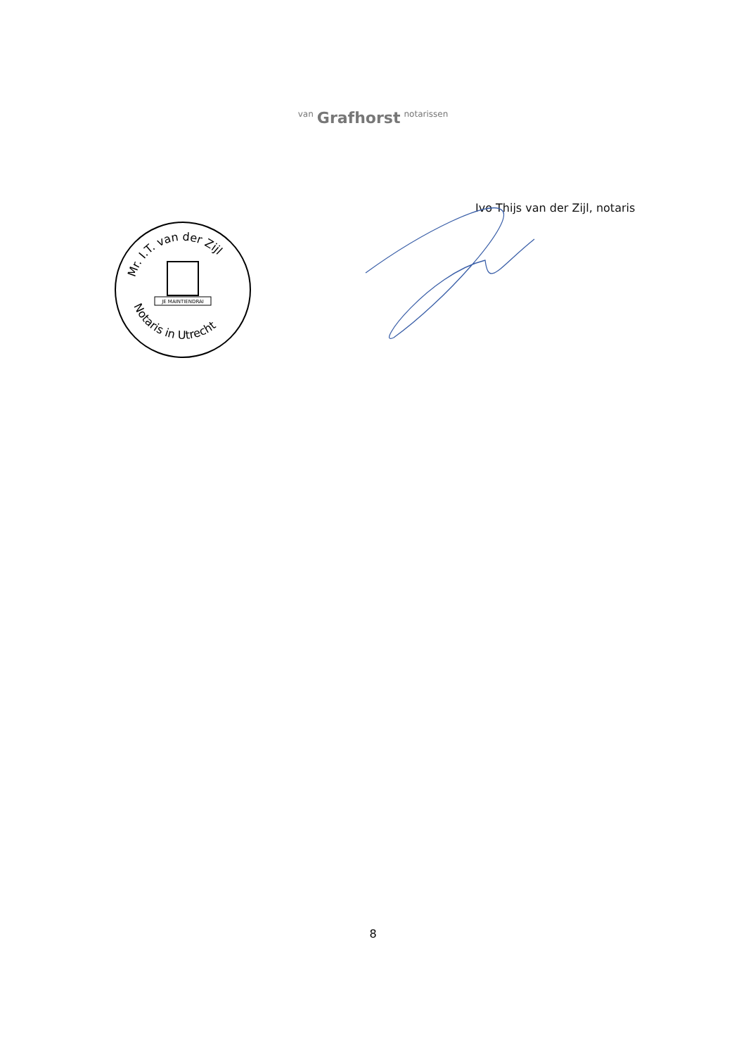van Grafhorst notarissen
Ivo Thijs van der Zijl, notaris
Mr. I.T. van der Zijl
Notaris in Utrecht
JE MAINTIENDRAI
8